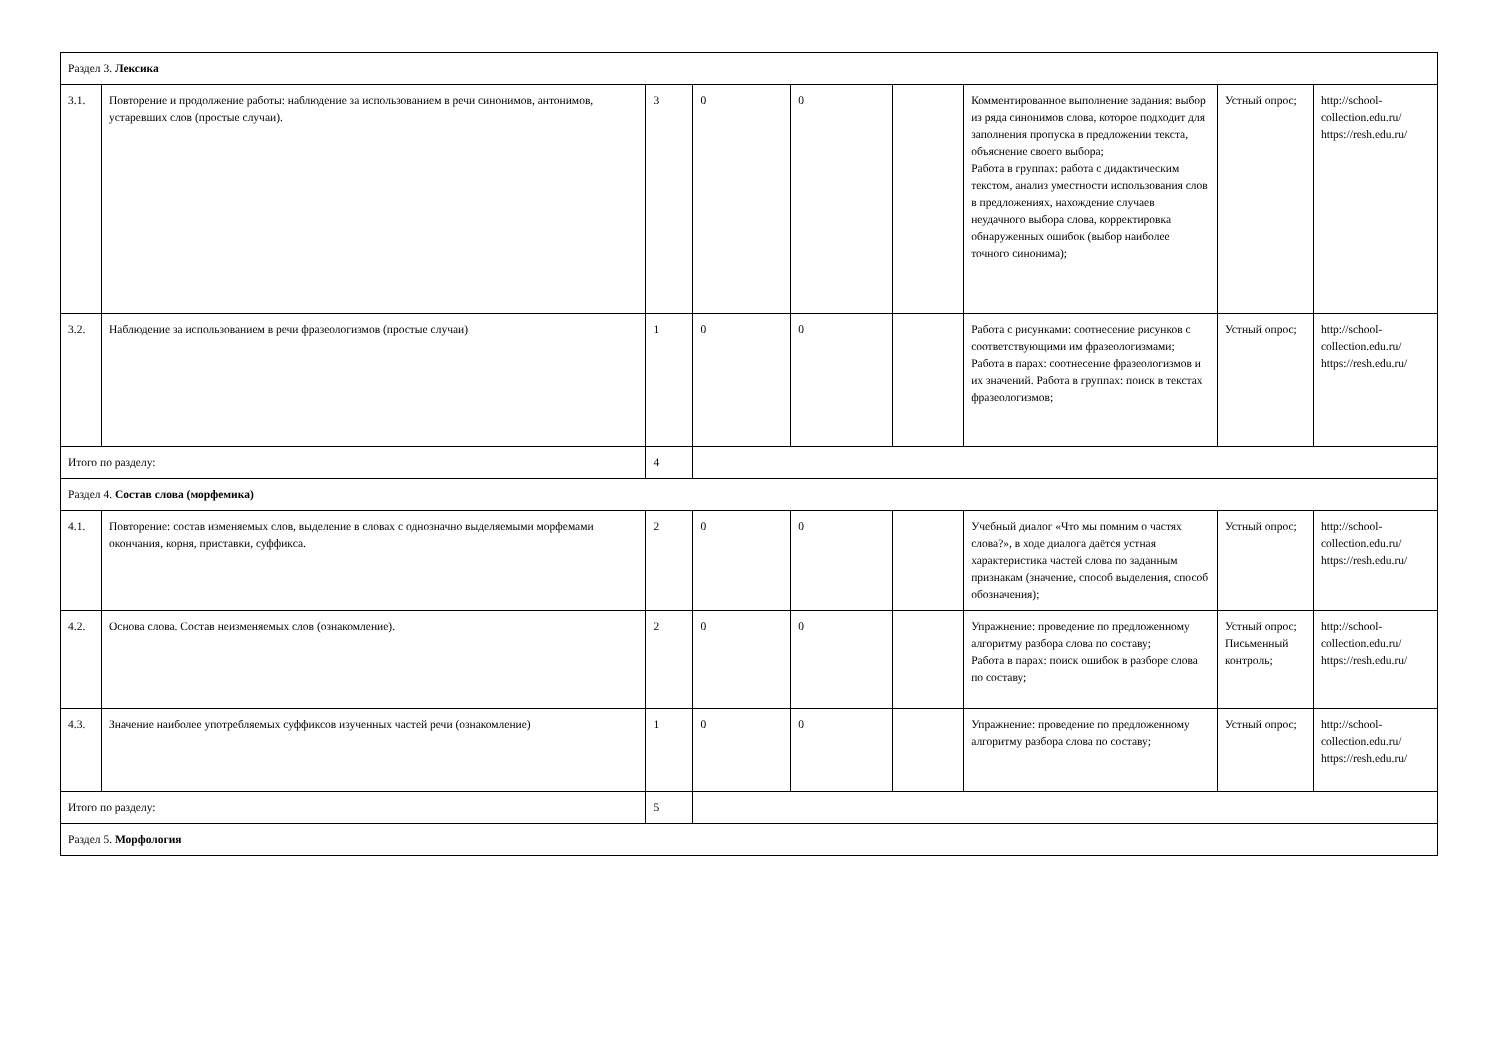| Раздел 3. Лексика | | | | | | | | |
| 3.1. | Повторение и продолжение работы: наблюдение за использованием в речи синонимов, антонимов, устаревших слов (простые случаи). | 3 | 0 | 0 | | Комментированное выполнение задания: выбор из ряда синонимов слова, которое подходит для заполнения пропуска в предложении текста, объяснение своего выбора; Работа в группах: работа с дидактическим текстом, анализ уместности использования слов в предложениях, нахождение случаев неудачного выбора слова, корректировка обнаруженных ошибок (выбор наиболее точного синонима); | Устный опрос; | http://school-collection.edu.ru/ https://resh.edu.ru/ |
| 3.2. | Наблюдение за использованием в речи фразеологизмов (простые случаи) | 1 | 0 | 0 | | Работа с рисунками: соотнесение рисунков с соответствующими им фразеологизмами; Работа в парах: соотнесение фразеологизмов и их значений. Работа в группах: поиск в текстах фразеологизмов; | Устный опрос; | http://school-collection.edu.ru/ https://resh.edu.ru/ |
| Итого по разделу: | | 4 | | | | | | |
| Раздел 4. Состав слова (морфемика) | | | | | | | | |
| 4.1. | Повторение: состав изменяемых слов, выделение в словах с однозначно выделяемыми морфемами окончания, корня, приставки, суффикса. | 2 | 0 | 0 | | Учебный диалог «Что мы помним о частях слова?», в ходе диалога даётся устная характеристика частей слова по заданным признакам (значение, способ выделения, способ обозначения); | Устный опрос; | http://school-collection.edu.ru/ https://resh.edu.ru/ |
| 4.2. | Основа слова. Состав неизменяемых слов (ознакомление). | 2 | 0 | 0 | | Упражнение: проведение по предложенному алгоритму разбора слова по составу; Работа в парах: поиск ошибок в разборе слова по составу; | Устный опрос; Письменный контроль; | http://school-collection.edu.ru/ https://resh.edu.ru/ |
| 4.3. | Значение наиболее употребляемых суффиксов изученных частей речи (ознакомление) | 1 | 0 | 0 | | Упражнение: проведение по предложенному алгоритму разбора слова по составу; | Устный опрос; | http://school-collection.edu.ru/ https://resh.edu.ru/ |
| Итого по разделу: | | 5 | | | | | | |
| Раздел 5. Морфология | | | | | | | | |